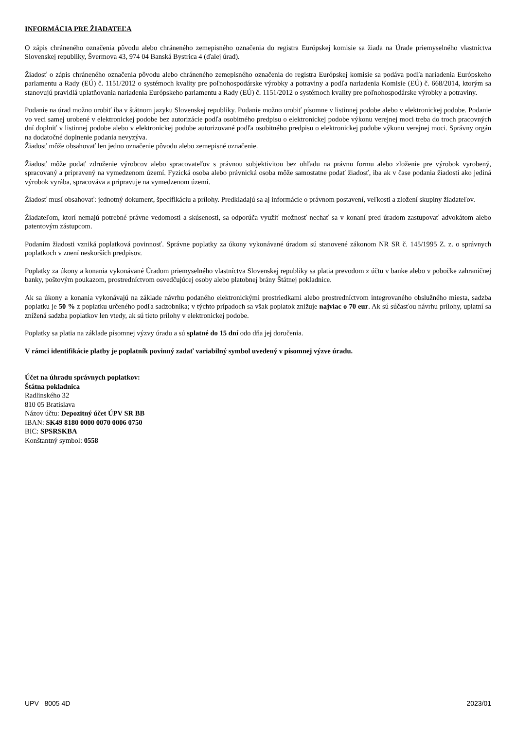INFORMÁCIA PRE ŽIADATEĽA
O zápis chráneného označenia pôvodu alebo chráneného zemepisného označenia do registra Európskej komisie sa žiada na Úrade priemyselného vlastníctva Slovenskej republiky, Švermova 43, 974 04 Banská Bystrica 4 (ďalej úrad).
Žiadosť o zápis chráneného označenia pôvodu alebo chráneného zemepisného označenia do registra Európskej komisie sa podáva podľa nariadenia Európskeho parlamentu a Rady (EÚ) č. 1151/2012 o systémoch kvality pre poľnohospodárske výrobky a potraviny a podľa nariadenia Komisie (EÚ) č. 668/2014, ktorým sa stanovujú pravidlá uplatňovania nariadenia Európskeho parlamentu a Rady (EÚ) č. 1151/2012 o systémoch kvality pre poľnohospodárske výrobky a potraviny.
Podanie na úrad možno urobiť iba v štátnom jazyku Slovenskej republiky. Podanie možno urobiť písomne v listinnej podobe alebo v elektronickej podobe. Podanie vo veci samej urobené v elektronickej podobe bez autorizácie podľa osobitného predpisu o elektronickej podobe výkonu verejnej moci treba do troch pracovných dní doplniť v listinnej podobe alebo v elektronickej podobe autorizované podľa osobitného predpisu o elektronickej podobe výkonu verejnej moci. Správny orgán na dodatočné doplnenie podania nevyzýva.
Žiadosť môže obsahovať len jedno označenie pôvodu alebo zemepisné označenie.
Žiadosť môže podať združenie výrobcov alebo spracovateľov s právnou subjektivitou bez ohľadu na právnu formu alebo zloženie pre výrobok vyrobený, spracovaný a pripravený na vymedzenom území. Fyzická osoba alebo právnická osoba môže samostatne podať žiadosť, iba ak v čase podania žiadosti ako jediná výrobok vyrába, spracováva a pripravuje na vymedzenom území.
Žiadosť musí obsahovať: jednotný dokument, špecifikáciu a prílohy. Predkladajú sa aj informácie o právnom postavení, veľkosti a zložení skupiny žiadateľov.
Žiadateľom, ktorí nemajú potrebné právne vedomosti a skúsenosti, sa odporúča využiť možnosť nechať sa v konaní pred úradom zastupovať advokátom alebo patentovým zástupcom.
Podaním žiadosti vzniká poplatková povinnosť. Správne poplatky za úkony vykonávané úradom sú stanovené zákonom NR SR č. 145/1995 Z. z. o správnych poplatkoch v znení neskorších predpisov.
Poplatky za úkony a konania vykonávané Úradom priemyselného vlastníctva Slovenskej republiky sa platia prevodom z účtu v banke alebo v pobočke zahraničnej banky, poštovým poukazom, prostredníctvom osvedčujúcej osoby alebo platobnej brány Štátnej pokladnice.
Ak sa úkony a konania vykonávajú na základe návrhu podaného elektronickými prostriedkami alebo prostredníctvom integrovaného obslužného miesta, sadzba poplatku je 50 % z poplatku určeného podľa sadzobníka; v týchto prípadoch sa však poplatok znižuje najviac o 70 eur. Ak sú súčasťou návrhu prílohy, uplatní sa znížená sadzba poplatkov len vtedy, ak sú tieto prílohy v elektronickej podobe.
Poplatky sa platia na základe písomnej výzvy úradu a sú splatné do 15 dní odo dňa jej doručenia.
V rámci identifikácie platby je poplatník povinný zadať variabilný symbol uvedený v písomnej výzve úradu.
Účet na úhradu správnych poplatkov:
Štátna pokladnica
Radlinského 32
810 05 Bratislava
Názov účtu: Depozitný účet ÚPV SR BB
IBAN: SK49 8180 0000 0070 0006 0750
BIC: SPSRSKBA
Konštantný symbol: 0558
UPV 8005 4D 2023/01